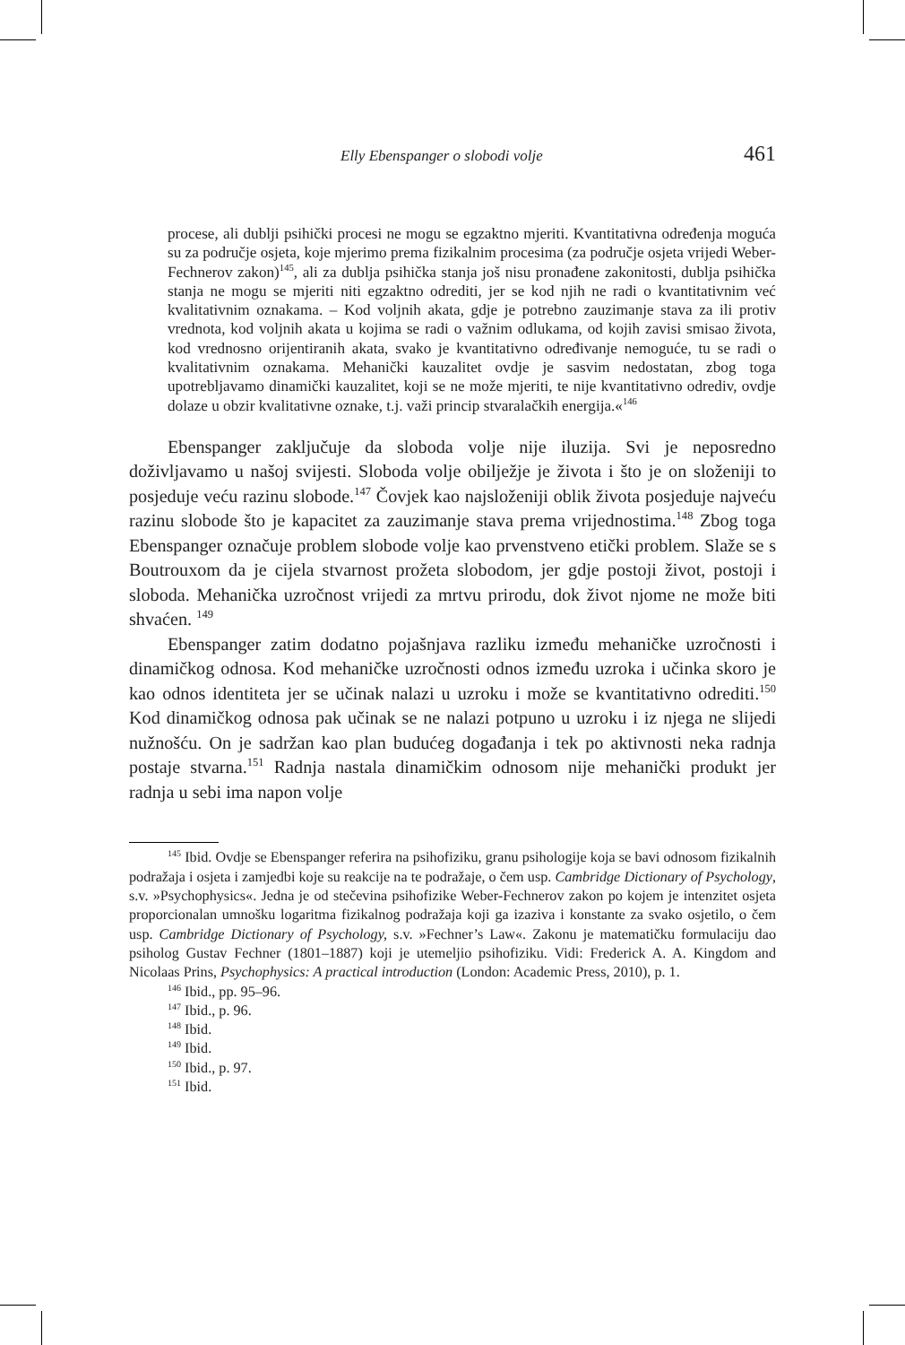Elly Ebenspanger o slobodi volje 461
procese, ali dublji psihički procesi ne mogu se egzaktno mjeriti. Kvantitativna određenja moguća su za područje osjeta, koje mjerimo prema fizikalnim procesima (za područje osjeta vrijedi Weber-Fechnerov zakon)<sup>145</sup>, ali za dublja psihička stanja još nisu pronađene zakonitosti, dublja psihička stanja ne mogu se mjeriti niti egzaktno odrediti, jer se kod njih ne radi o kvantitativnim već kvalitativnim oznakama. – Kod voljnih akata, gdje je potrebno zauzimanje stava za ili protiv vrednota, kod voljnih akata u kojima se radi o važnim odlukama, od kojih zavisi smisao života, kod vrednosno orijentiranih akata, svako je kvantitativno određivanje nemoguće, tu se radi o kvalitativnim oznakama. Mehanički kauzalitet ovdje je sasvim nedostatan, zbog toga upotrebljavamo dinamički kauzalitet, koji se ne može mjeriti, te nije kvantitativno odrediv, ovdje dolaze u obzir kvalitativne oznake, t.j. važi princip stvaralačkih energija.«<sup>146</sup>
Ebenspanger zaključuje da sloboda volje nije iluzija. Svi je neposredno doživljavamo u našoj svijesti. Sloboda volje obilježje je života i što je on složeniji to posjeduje veću razinu slobode.<sup>147</sup> Čovjek kao najsloženiji oblik života posjeduje najveću razinu slobode što je kapacitet za zauzimanje stava prema vrijednostima.<sup>148</sup> Zbog toga Ebenspanger označuje problem slobode volje kao prvenstveno etički problem. Slaže se s Boutrouxom da je cijela stvarnost prožeta slobodom, jer gdje postoji život, postoji i sloboda. Mehanička uzročnost vrijedi za mrtvu prirodu, dok život njome ne može biti shvaćen. <sup>149</sup>
Ebenspanger zatim dodatno pojašnjava razliku između mehaničke uzročnosti i dinamičkog odnosa. Kod mehaničke uzročnosti odnos između uzroka i učinka skoro je kao odnos identiteta jer se učinak nalazi u uzroku i može se kvantitativno odrediti.<sup>150</sup> Kod dinamičkog odnosa pak učinak se ne nalazi potpuno u uzroku i iz njega ne slijedi nužnošću. On je sadržan kao plan budućeg događanja i tek po aktivnosti neka radnja postaje stvarna.<sup>151</sup> Radnja nastala dinamičkim odnosom nije mehanički produkt jer radnja u sebi ima napon volje
<sup>145</sup> Ibid. Ovdje se Ebenspanger referira na psihofiziku, granu psihologije koja se bavi odnosom fizikalnih podražaja i osjeta i zamjedbi koje su reakcije na te podražaje, o čem usp. Cambridge Dictionary of Psychology, s.v. »Psychophysics«. Jedna je od stečevina psihofizike Weber-Fechnerov zakon po kojem je intenzitet osjeta proporcionalan umnošku logaritma fizikalnog podražaja koji ga izaziva i konstante za svako osjetilo, o čem usp. Cambridge Dictionary of Psychology, s.v. »Fechner’s Law«. Zakonu je matematičku formulaciju dao psiholog Gustav Fechner (1801–1887) koji je utemeljio psihofiziku. Vidi: Frederick A. A. Kingdom and Nicolaas Prins, Psychophysics: A practical introduction (London: Academic Press, 2010), p. 1.
<sup>146</sup> Ibid., pp. 95–96.
<sup>147</sup> Ibid., p. 96.
<sup>148</sup> Ibid.
<sup>149</sup> Ibid.
<sup>150</sup> Ibid., p. 97.
<sup>151</sup> Ibid.